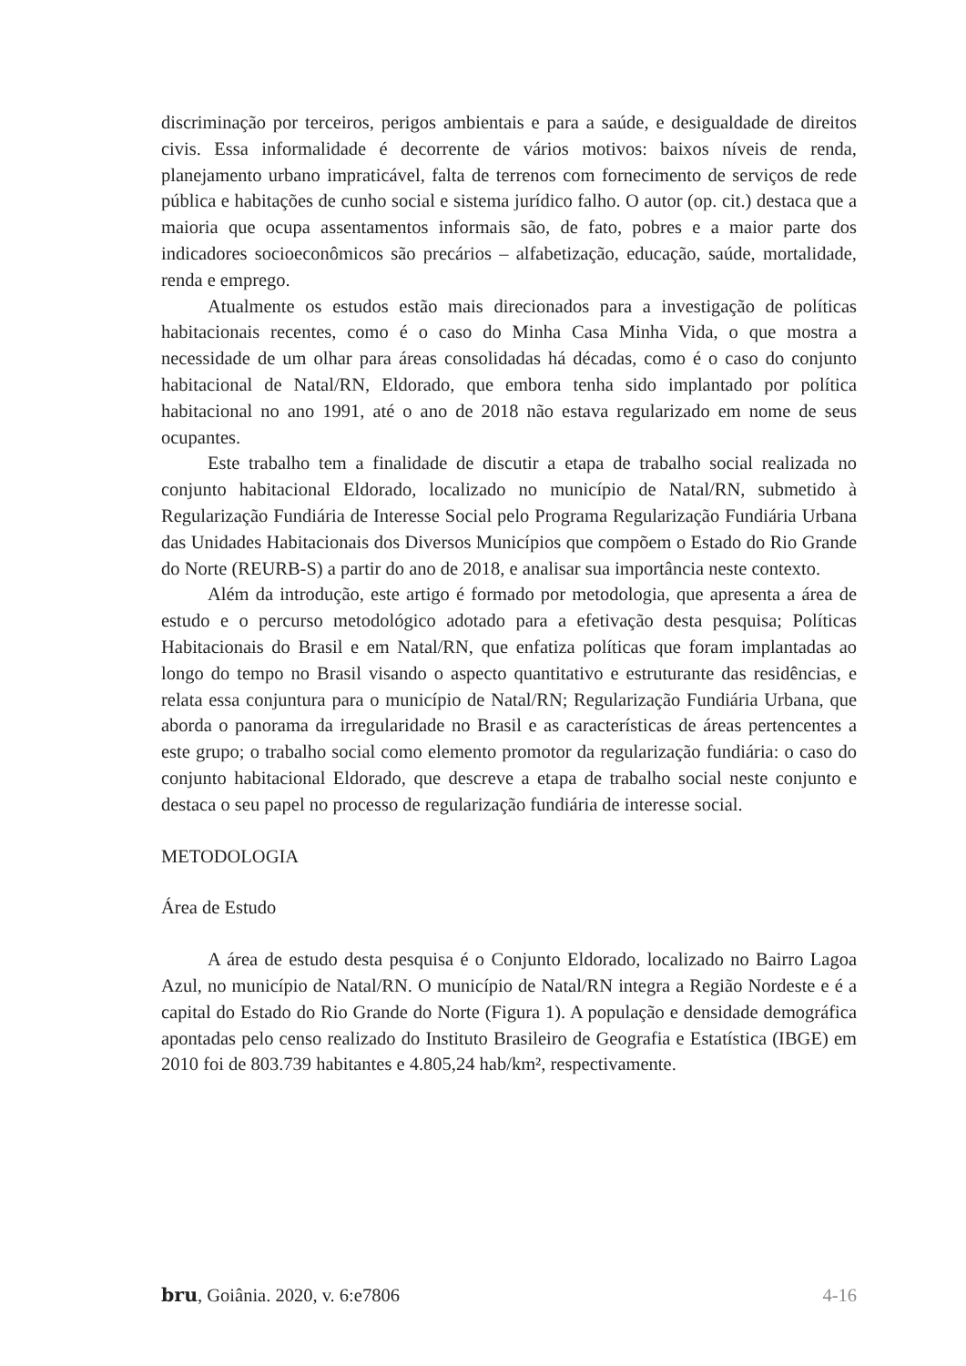discriminação por terceiros, perigos ambientais e para a saúde, e desigualdade de direitos civis. Essa informalidade é decorrente de vários motivos: baixos níveis de renda, planejamento urbano impraticável, falta de terrenos com fornecimento de serviços de rede pública e habitações de cunho social e sistema jurídico falho. O autor (op. cit.) destaca que a maioria que ocupa assentamentos informais são, de fato, pobres e a maior parte dos indicadores socioeconômicos são precários – alfabetização, educação, saúde, mortalidade, renda e emprego.
Atualmente os estudos estão mais direcionados para a investigação de políticas habitacionais recentes, como é o caso do Minha Casa Minha Vida, o que mostra a necessidade de um olhar para áreas consolidadas há décadas, como é o caso do conjunto habitacional de Natal/RN, Eldorado, que embora tenha sido implantado por política habitacional no ano 1991, até o ano de 2018 não estava regularizado em nome de seus ocupantes.
Este trabalho tem a finalidade de discutir a etapa de trabalho social realizada no conjunto habitacional Eldorado, localizado no município de Natal/RN, submetido à Regularização Fundiária de Interesse Social pelo Programa Regularização Fundiária Urbana das Unidades Habitacionais dos Diversos Municípios que compõem o Estado do Rio Grande do Norte (REURB-S) a partir do ano de 2018, e analisar sua importância neste contexto.
Além da introdução, este artigo é formado por metodologia, que apresenta a área de estudo e o percurso metodológico adotado para a efetivação desta pesquisa; Políticas Habitacionais do Brasil e em Natal/RN, que enfatiza políticas que foram implantadas ao longo do tempo no Brasil visando o aspecto quantitativo e estruturante das residências, e relata essa conjuntura para o município de Natal/RN; Regularização Fundiária Urbana, que aborda o panorama da irregularidade no Brasil e as características de áreas pertencentes a este grupo; o trabalho social como elemento promotor da regularização fundiária: o caso do conjunto habitacional Eldorado, que descreve a etapa de trabalho social neste conjunto e destaca o seu papel no processo de regularização fundiária de interesse social.
METODOLOGIA
Área de Estudo
A área de estudo desta pesquisa é o Conjunto Eldorado, localizado no Bairro Lagoa Azul, no município de Natal/RN. O município de Natal/RN integra a Região Nordeste e é a capital do Estado do Rio Grande do Norte (Figura 1). A população e densidade demográfica apontadas pelo censo realizado do Instituto Brasileiro de Geografia e Estatística (IBGE) em 2010 foi de 803.739 habitantes e 4.805,24 hab/km², respectivamente.
bru, Goiânia. 2020, v. 6:e7806 4-16